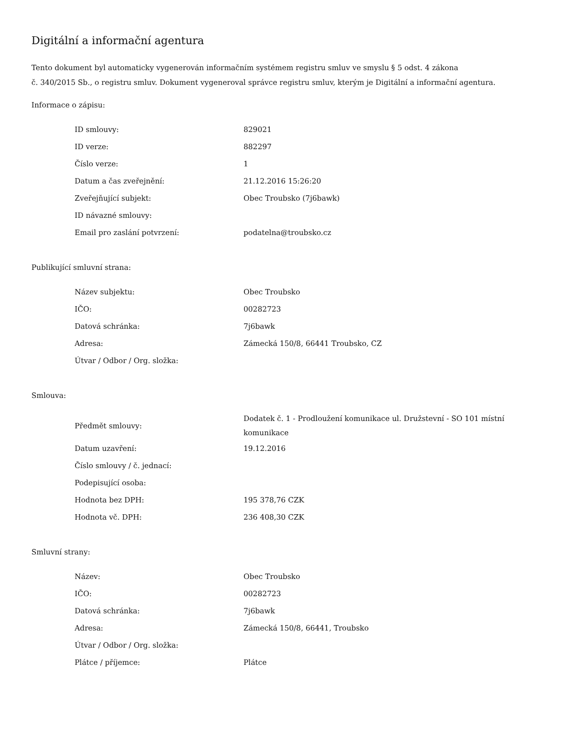Digitální a informační agentura
Tento dokument byl automaticky vygenerován informačním systémem registru smluv ve smyslu § 5 odst. 4 zákona
č. 340/2015 Sb., o registru smluv. Dokument vygeneroval správce registru smluv, kterým je Digitální a informační agentura.
Informace o zápisu:
| ID smlouvy: | 829021 |
| ID verze: | 882297 |
| Číslo verze: | 1 |
| Datum a čas zveřejnění: | 21.12.2016 15:26:20 |
| Zveřejňující subjekt: | Obec Troubsko (7j6bawk) |
| ID návazné smlouvy: | |
| Email pro zaslání potvrzení: | podatelna@troubsko.cz |
Publikující smluvní strana:
| Název subjektu: | Obec Troubsko |
| IČO: | 00282723 |
| Datová schránka: | 7j6bawk |
| Adresa: | Zámecká 150/8, 66441 Troubsko, CZ |
| Útvar / Odbor / Org. složka: | |
Smlouva:
| Předmět smlouvy: | Dodatek č. 1 - Prodloužení komunikace ul. Družstevní - SO 101 místní komunikace |
| Datum uzavření: | 19.12.2016 |
| Číslo smlouvy / č. jednací: | |
| Podepisující osoba: | |
| Hodnota bez DPH: | 195 378,76 CZK |
| Hodnota vč. DPH: | 236 408,30 CZK |
Smluvní strany:
| Název: | Obec Troubsko |
| IČO: | 00282723 |
| Datová schránka: | 7j6bawk |
| Adresa: | Zámecká 150/8, 66441, Troubsko |
| Útvar / Odbor / Org. složka: | |
| Plátce / příjemce: | Plátce |